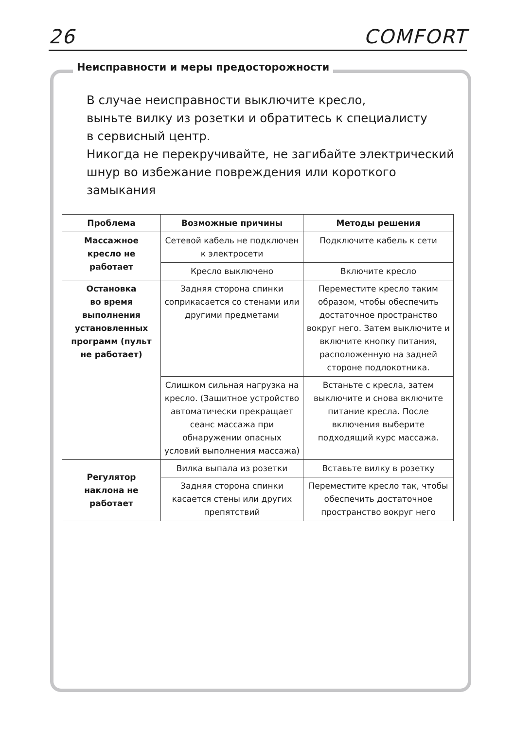26 COMFORT
Неисправности и меры предосторожности
В случае неисправности выключите кресло,
выньте вилку из розетки и обратитесь к специалисту
в сервисный центр.
Никогда не перекручивайте, не загибайте электрический
шнур во избежание повреждения или короткого
замыкания
| Проблема | Возможные причины | Методы решения |
| --- | --- | --- |
| Массажное кресло не работает | Сетевой кабель не подключен к электросети | Подключите кабель к сети |
| | Кресло выключено | Включите кресло |
| Остановка во время выполнения установленных программ (пульт не работает) | Задняя сторона спинки соприкасается со стенами или другими предметами | Переместите кресло таким образом, чтобы обеспечить достаточное пространство вокруг него. Затем выключите и включите кнопку питания, расположенную на задней стороне подлокотника. |
| | Слишком сильная нагрузка на кресло. (Защитное устройство автоматически прекращает сеанс массажа при обнаружении опасных условий выполнения массажа) | Встаньте с кресла, затем выключите и снова включите питание кресла. После включения выберите подходящий курс массажа. |
| Регулятор наклона не работает | Вилка выпала из розетки | Вставьте вилку в розетку |
| | Задняя сторона спинки касается стены или других препятствий | Переместите кресло так, чтобы обеспечить достаточное пространство вокруг него |